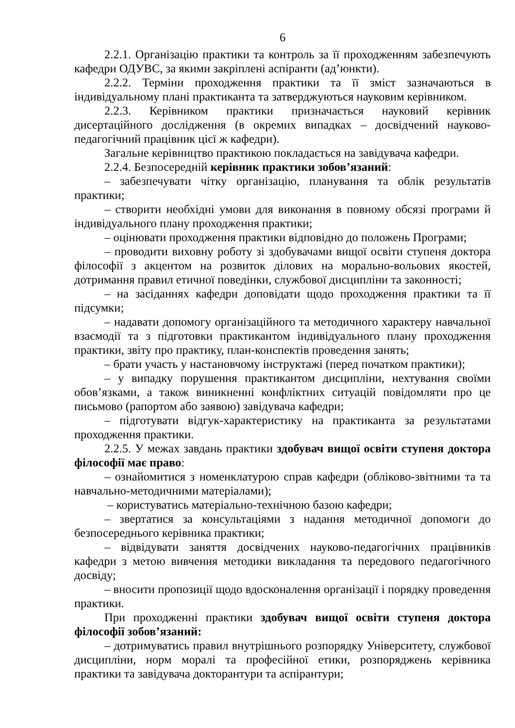6
2.2.1. Організацію практики та контроль за її проходженням забезпечують кафедри ОДУВС, за якими закріплені аспіранти (ад’юнкти).
2.2.2. Терміни проходження практики та її зміст зазначаються в індивідуальному плані практиканта та затверджуються науковим керівником.
2.2.3. Керівником практики призначається науковий керівник дисертаційного дослідження (в окремих випадках – досвідчений науково-педагогічний працівник цієї ж кафедри).
Загальне керівництво практикою покладається на завідувача кафедри.
2.2.4. Безпосередній керівник практики зобов’язаний:
– забезпечувати чітку організацію, планування та облік результатів практики;
– створити необхідні умови для виконання в повному обсязі програми й індивідуального плану проходження практики;
– оцінювати проходження практики відповідно до положень Програми;
– проводити виховну роботу зі здобувачами вищої освіти ступеня доктора філософії з акцентом на розвиток ділових на морально-вольових якостей, дотримання правил етичної поведінки, службової дисципліни та законності;
– на засіданнях кафедри доповідати щодо проходження практики та її підсумки;
– надавати допомогу організаційного та методичного характеру навчальної взаємодії та з підготовки практикантом індивідуального плану проходження практики, звіту про практику, план-конспектів проведення занять;
– брати участь у настановчому інструктажі (перед початком практики);
– у випадку порушення практикантом дисципліни, нехтування своїми обов’язками, а також виникненні конфліктних ситуацій повідомляти про це письмово (рапортом або заявою) завідувача кафедри;
– підготувати відгук-характеристику на практиканта за результатами проходження практики.
2.2.5. У межах завдань практики здобувач вищої освіти ступеня доктора філософії має право:
– ознайомитися з номенклатурою справ кафедри (обліково-звітними та та навчально-методичними матеріалами);
– користуватись матеріально-технічною базою кафедри;
– звертатися за консультаціями з надання методичної допомоги до безпосереднього керівника практики;
– відвідувати заняття досвідчених науково-педагогічних працівників кафедри з метою вивчення методики викладання та передового педагогічного досвіду;
– вносити пропозиції щодо вдосконалення організації і порядку проведення практики.
При проходженні практики здобувач вищої освіти ступеня доктора філософії зобов’язаний:
– дотримуватись правил внутрішнього розпорядку Університету, службової дисципліни, норм моралі та професійної етики, розпоряджень керівника практики та завідувача докторантури та аспірантури;